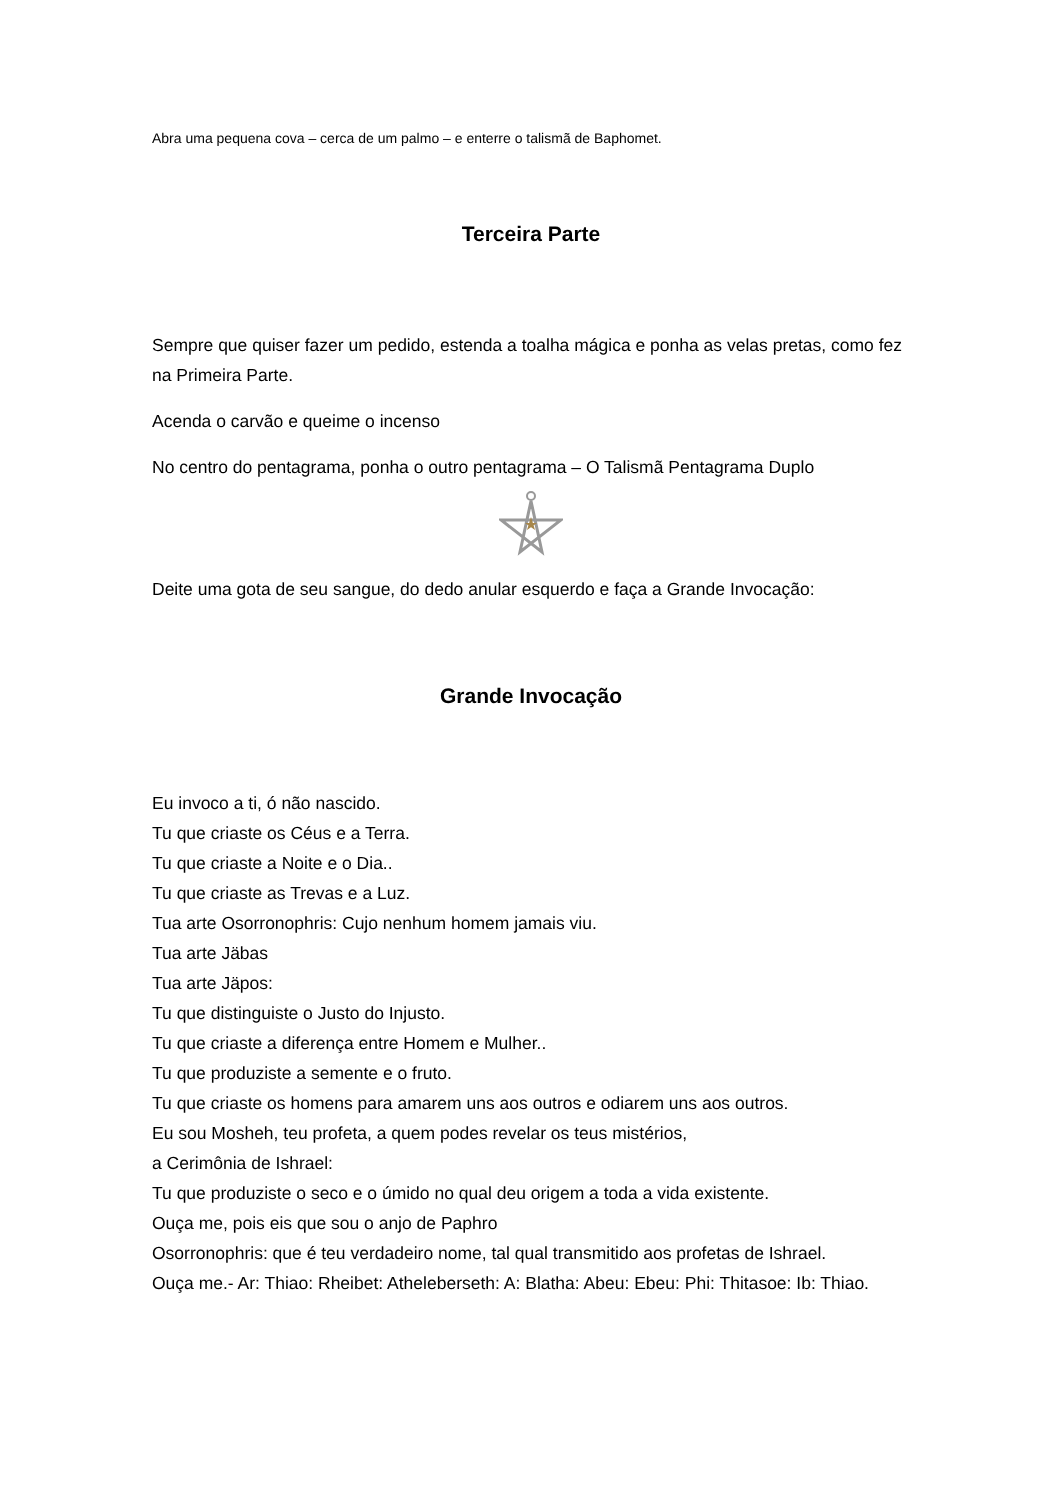Abra uma pequena cova – cerca de um palmo – e enterre o talismã de Baphomet.
Terceira Parte
Sempre que quiser fazer um pedido, estenda a toalha mágica e ponha as velas pretas, como fez na Primeira Parte.
Acenda o carvão e queime o incenso
No centro do pentagrama, ponha o outro pentagrama – O Talismã Pentagrama Duplo
Deite uma gota de seu sangue, do dedo anular esquerdo e faça a Grande Invocação:
Grande Invocação
Eu invoco a ti, ó não nascido.
Tu que criaste os Céus e a Terra.
Tu que criaste a Noite e o Dia..
Tu que criaste as Trevas e a Luz.
Tua arte Osorronophris: Cujo nenhum homem jamais viu.
Tua arte Jäbas
Tua arte Jäpos:
Tu que distinguiste o Justo do Injusto.
Tu que criaste a diferença entre Homem e Mulher..
Tu que produziste a semente e o fruto.
Tu que criaste os homens para amarem uns aos outros e odiarem uns aos outros.
Eu sou Mosheh, teu profeta, a quem podes revelar os teus mistérios,
a Cerimônia de Ishrael:
Tu que produziste o seco e o úmido no qual deu origem a toda a vida existente.
Ouça me, pois eis que sou o anjo de Paphro
Osorronophris: que é teu verdadeiro nome, tal qual transmitido aos profetas de Ishrael.
Ouça me.- Ar: Thiao: Rheibet: Atheleberseth: A: Blatha: Abeu: Ebeu: Phi: Thitasoe: Ib: Thiao.